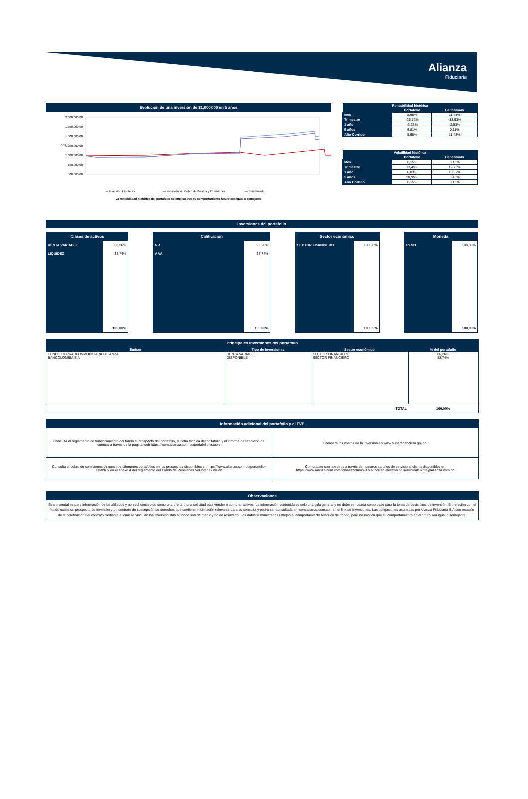Alianza
Fiduciaria
Evolución de una inversión de $1,000,000 en 5 años
2.000.000,00
1.750.000,00
1.500.000,00
1.250.000,00
1.000.000,00
750.000,00
500.000,00
COP
— Inversión Hipotética
— Inversión sin Cobro de Gastos y Comisiones
— Benchmark
La rentabilidad histórica del portafolio no implica que su comportamiento futuro sea igual o semejante
| Rentabilidad histórica | | |
| --- | --- | --- |
| | Portafolio | Benchmark |
| Mes | 5,68% | 11,48% |
| Trimestre | -25,72% | -33,93% |
| 1 año | -3,25% | -2,53% |
| 5 años | 6,81% | 0,11% |
| Año Corrido | 5,68% | 11,48% |
| Volatilidad histórica | | |
| --- | --- | --- |
| | Portafolio | Benchmark |
| Mes | 0,15% | 0,18% |
| Trimestre | 13,45% | 19,73% |
| 1 año | 6,83% | 10,02% |
| 5 años | 20,95% | 5,40% |
| Año Corrido | 0,15% | 0,18% |
Inversiones del portafolio
Clases de activos
| RENTA VARIABLE | 66,26% |
| LIQUIDEZ | 33,74% |
| | 100,00% |
Calificación
| NR | 66,26% |
| AAA | 33,74% |
| | 100,00% |
Sector económico
| SECTOR FINANCIERO | 100,00% |
| | 100,00% |
Moneda
| PESO | 100,00% |
| | 100,00% |
Principales inversiones del portafolio
| Emisor | Tipo de inversiones | Sector económico | % del portafolio |
| --- | --- | --- | --- |
| FONDO CERRADO INMOBILIARIO ALIANZA BANCOLOMBIA S.A | RENTA VARIABLE DISPONIBLE | SECTOR FINANCIERO SECTOR FINANCIERO | 66,26% 33,74% |
| | | TOTAL | 100,00% |
Información adicional del portafolio y el FVP
| Consulta el reglamento de funcionamiento del fondo el prospecto del portafolio, la ficha técnica del portafolio y el informe de rendición de cuentas a través de la página web https://www.alianza.com.co/portafolio-estable | Compara los costos de la inversión en www.superfinanciera.gov.co |
| Consulta el cobro de comisiones de nuestros diferentes portafolios en los prospectos disponibles en https://www.alianza.com.co/portafolio-estable y en el anexo 4 del reglamento del Fondo de Pensiones Voluntarias Visión | Comunicate con nosotros a través de nuestros canales de servicio al cliente disponibles en https://www.alianza.com.co/oficinas#column-3 o al correo electrónico servicioalcliente@alianza.com.co |
Observaciones
Este material es para información de los afiliados y no está concebido como una oferta o una solicitud para vender o comprar activos. La información contenida es sólo una guía general y no debe ser usada como base para la toma de decisiones de inversión. En relación con el fondo existe un prospecto de inversión y un contrato de suscripción de derechos que contiene información relevante para su consulta y podrá ser consultada en www.alianza.com.co , en el link de Inversiones. Las obligaciones asumidas por Alianza Fiduciaria S.A con ocasión de la celebración del contrato mediante el cual se vinculan los inversionistas al fondo son de medio y no de resultado. Los datos suministrados reflejan el comportamiento histórico del fondo, pero no implica que su comportamiento en el futuro sea igual o semejante.